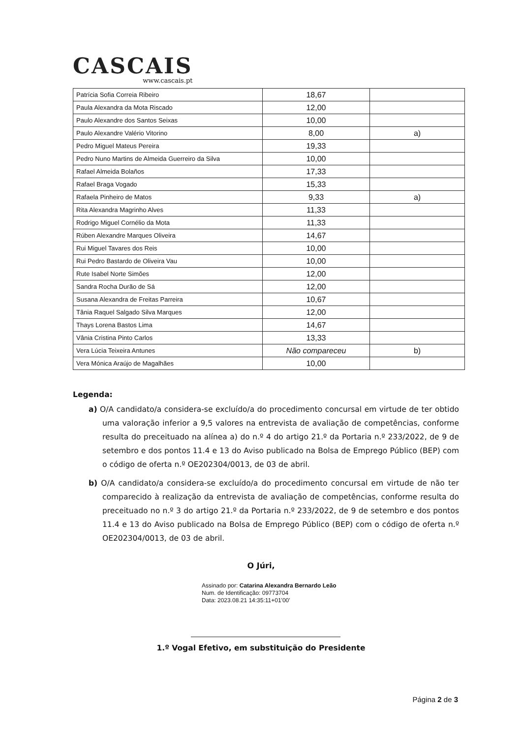CASCAIS
www.cascais.pt
| Patrícia Sofia Correia Ribeiro | 18,67 | |
| Paula Alexandra da Mota Riscado | 12,00 | |
| Paulo Alexandre dos Santos Seixas | 10,00 | |
| Paulo Alexandre Valério Vitorino | 8,00 | a) |
| Pedro Miguel Mateus Pereira | 19,33 | |
| Pedro Nuno Martins de Almeida Guerreiro da Silva | 10,00 | |
| Rafael Almeida Bolaños | 17,33 | |
| Rafael Braga Vogado | 15,33 | |
| Rafaela Pinheiro de Matos | 9,33 | a) |
| Rita Alexandra Magrinho Alves | 11,33 | |
| Rodrigo Miguel Cornélio da Mota | 11,33 | |
| Rúben Alexandre Marques Oliveira | 14,67 | |
| Rui Miguel Tavares dos Reis | 10,00 | |
| Rui Pedro Bastardo de Oliveira Vau | 10,00 | |
| Rute Isabel Norte Simões | 12,00 | |
| Sandra Rocha Durão de Sá | 12,00 | |
| Susana Alexandra de Freitas Parreira | 10,67 | |
| Tânia Raquel Salgado Silva Marques | 12,00 | |
| Thays Lorena Bastos Lima | 14,67 | |
| Vânia Cristina Pinto Carlos | 13,33 | |
| Vera Lúcia Teixeira Antunes | Não compareceu | b) |
| Vera Mónica Araújo de Magalhães | 10,00 | |
Legenda:
a) O/A candidato/a considera-se excluído/a do procedimento concursal em virtude de ter obtido uma valoração inferior a 9,5 valores na entrevista de avaliação de competências, conforme resulta do preceituado na alínea a) do n.º 4 do artigo 21.º da Portaria n.º 233/2022, de 9 de setembro e dos pontos 11.4 e 13 do Aviso publicado na Bolsa de Emprego Público (BEP) com o código de oferta n.º OE202304/0013, de 03 de abril.
b) O/A candidato/a considera-se excluído/a do procedimento concursal em virtude de não ter comparecido à realização da entrevista de avaliação de competências, conforme resulta do preceituado no n.º 3 do artigo 21.º da Portaria n.º 233/2022, de 9 de setembro e dos pontos 11.4 e 13 do Aviso publicado na Bolsa de Emprego Público (BEP) com o código de oferta n.º OE202304/0013, de 03 de abril.
O Júri,
Assinado por: Catarina Alexandra Bernardo Leão
Num. de Identificação: 09773704
Data: 2023.08.21 14:35:11+01'00'
1.º Vogal Efetivo, em substituição do Presidente
Página 2 de 3